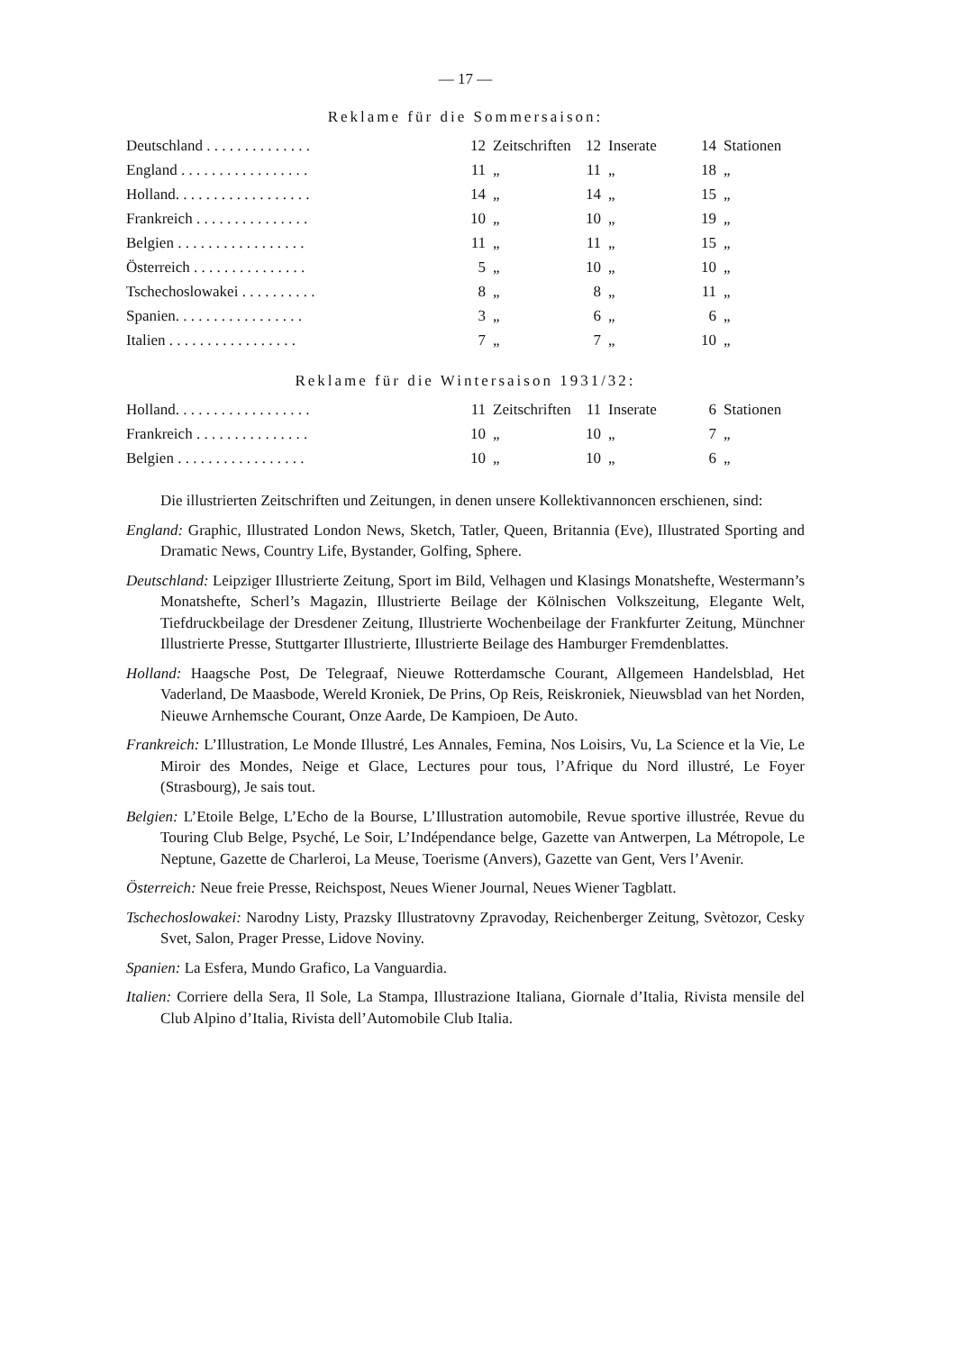— 17 —
Reklame für die Sommersaison:
| Deutschland . . . . . . . . . . . . . . | 12 | Zeitschriften | 12 | Inserate | 14 | Stationen |
| England . . . . . . . . . . . . . . . . . | 11 | „ | 11 | „ | 18 | „ |
| Holland. . . . . . . . . . . . . . . . . . | 14 | „ | 14 | „ | 15 | „ |
| Frankreich . . . . . . . . . . . . . . . | 10 | „ | 10 | „ | 19 | „ |
| Belgien . . . . . . . . . . . . . . . . . | 11 | „ | 11 | „ | 15 | „ |
| Österreich . . . . . . . . . . . . . . . | 5 | „ | 10 | „ | 10 | „ |
| Tschechoslowakei . . . . . . . . . . | 8 | „ | 8 | „ | 11 | „ |
| Spanien. . . . . . . . . . . . . . . . . | 3 | „ | 6 | „ | 6 | „ |
| Italien . . . . . . . . . . . . . . . . . | 7 | „ | 7 | „ | 10 | „ |
Reklame für die Wintersaison 1931/32:
| Holland. . . . . . . . . . . . . . . . . . | 11 | Zeitschriften | 11 | Inserate | 6 | Stationen |
| Frankreich . . . . . . . . . . . . . . . | 10 | „ | 10 | „ | 7 | „ |
| Belgien . . . . . . . . . . . . . . . . . | 10 | „ | 10 | „ | 6 | „ |
Die illustrierten Zeitschriften und Zeitungen, in denen unsere Kollektivannoncen erschienen, sind:
England: Graphic, Illustrated London News, Sketch, Tatler, Queen, Britannia (Eve), Illustrated Sporting and Dramatic News, Country Life, Bystander, Golfing, Sphere.
Deutschland: Leipziger Illustrierte Zeitung, Sport im Bild, Velhagen und Klasings Monatshefte, Westermann’s Monatshefte, Scherl’s Magazin, Illustrierte Beilage der Kölnischen Volkszeitung, Elegante Welt, Tiefdruckbeilage der Dresdener Zeitung, Illustrierte Wochenbeilage der Frankfurter Zeitung, Münchner Illustrierte Presse, Stuttgarter Illustrierte, Illustrierte Beilage des Hamburger Fremdenblattes.
Holland: Haagsche Post, De Telegraaf, Nieuwe Rotterdamsche Courant, Allgemeen Handelsblad, Het Vaderland, De Maasbode, Wereld Kroniek, De Prins, Op Reis, Reiskroniek, Nieuwsblad van het Norden, Nieuwe Arnhemsche Courant, Onze Aarde, De Kampioen, De Auto.
Frankreich: L’Illustration, Le Monde Illustré, Les Annales, Femina, Nos Loisirs, Vu, La Science et la Vie, Le Miroir des Mondes, Neige et Glace, Lectures pour tous, l’Afrique du Nord illustré, Le Foyer (Strasbourg), Je sais tout.
Belgien: L’Etoile Belge, L’Echo de la Bourse, L’Illustration automobile, Revue sportive illustrée, Revue du Touring Club Belge, Psyché, Le Soir, L’Indépendance belge, Gazette van Antwerpen, La Métropole, Le Neptune, Gazette de Charleroi, La Meuse, Toerisme (Anvers), Gazette van Gent, Vers l’Avenir.
Österreich: Neue freie Presse, Reichspost, Neues Wiener Journal, Neues Wiener Tagblatt.
Tschechoslowakei: Narodny Listy, Prazsky Illustratovny Zpravoday, Reichenberger Zeitung, Svètozor, Cesky Svet, Salon, Prager Presse, Lidove Noviny.
Spanien: La Esfera, Mundo Grafico, La Vanguardia.
Italien: Corriere della Sera, Il Sole, La Stampa, Illustrazione Italiana, Giornale d’Italia, Rivista mensile del Club Alpino d’Italia, Rivista dell’Automobile Club Italia.